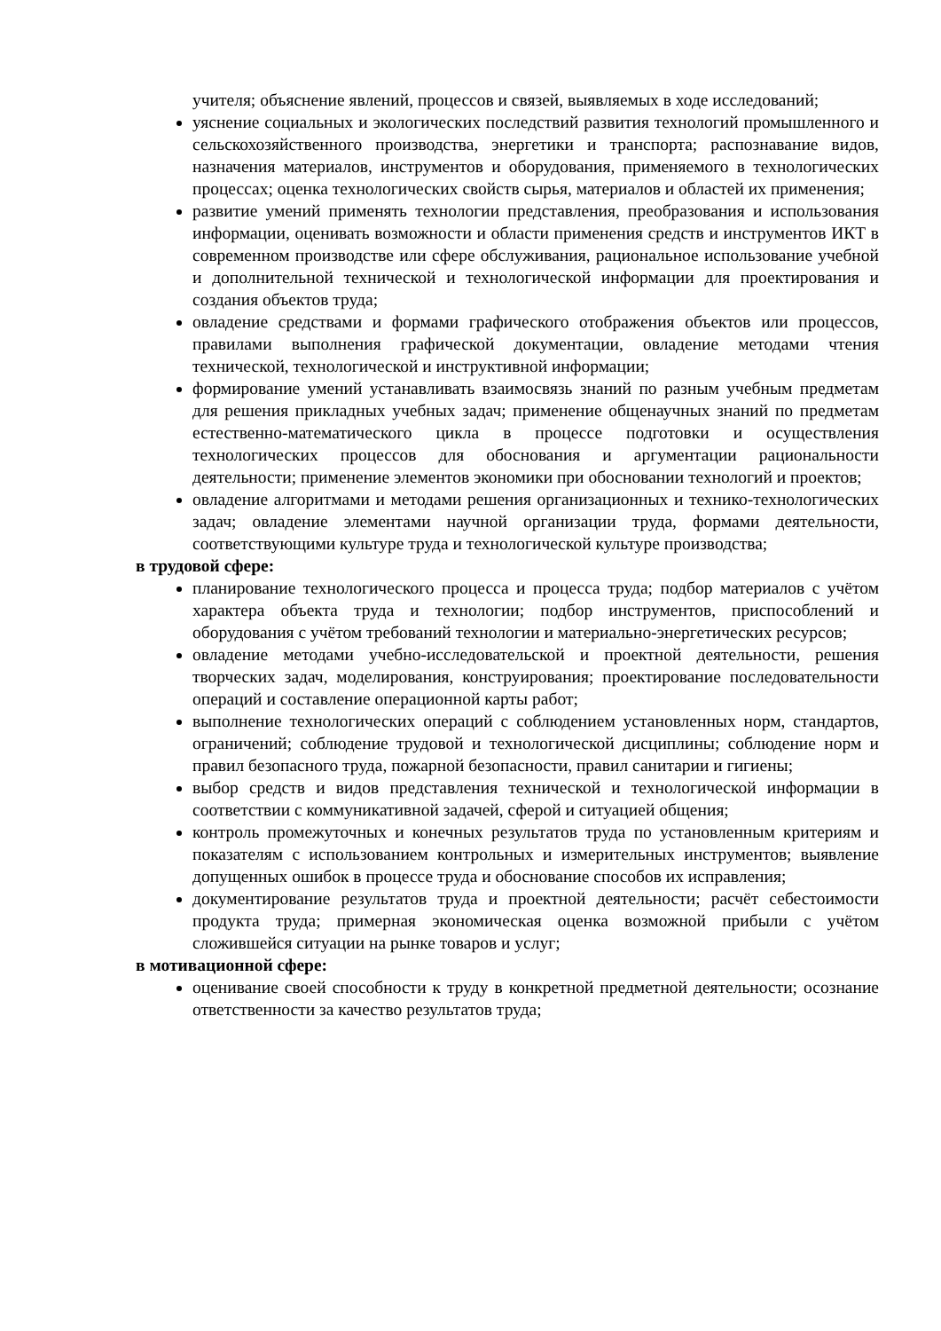учителя; объяснение явлений, процессов и связей, выявляемых в ходе исследований;
уяснение социальных и экологических последствий развития технологий промышленного и сельскохозяйственного производства, энергетики и транспорта; распознавание видов, назначения материалов, инструментов и оборудования, применяемого в технологических процессах; оценка технологических свойств сырья, материалов и областей их применения;
развитие умений применять технологии представления, преобразования и использования информации, оценивать возможности и области применения средств и инструментов ИКТ в современном производстве или сфере обслуживания, рациональное использование учебной и дополнительной технической и технологической информации для проектирования и создания объектов труда;
овладение средствами и формами графического отображения объектов или процессов, правилами выполнения графической документации, овладение методами чтения технической, технологической и инструктивной информации;
формирование умений устанавливать взаимосвязь знаний по разным учебным предметам для решения прикладных учебных задач; применение общенаучных знаний по предметам естественно-математического цикла в процессе подготовки и осуществления технологических процессов для обоснования и аргументации рациональности деятельности; применение элементов экономики при обосновании технологий и проектов;
овладение алгоритмами и методами решения организационных и технико-технологических задач; овладение элементами научной организации труда, формами деятельности, соответствующими культуре труда и технологической культуре производства;
в трудовой сфере:
планирование технологического процесса и процесса труда; подбор материалов с учётом характера объекта труда и технологии; подбор инструментов, приспособлений и оборудования с учётом требований технологии и материально-энергетических ресурсов;
овладение методами учебно-исследовательской и проектной деятельности, решения творческих задач, моделирования, конструирования; проектирование последовательности операций и составление операционной карты работ;
выполнение технологических операций с соблюдением установленных норм, стандартов, ограничений; соблюдение трудовой и технологической дисциплины; соблюдение норм и правил безопасного труда, пожарной безопасности, правил санитарии и гигиены;
выбор средств и видов представления технической и технологической информации в соответствии с коммуникативной задачей, сферой и ситуацией общения;
контроль промежуточных и конечных результатов труда по установленным критериям и показателям с использованием контрольных и измерительных инструментов; выявление допущенных ошибок в процессе труда и обоснование способов их исправления;
документирование результатов труда и проектной деятельности; расчёт себестоимости продукта труда; примерная экономическая оценка возможной прибыли с учётом сложившейся ситуации на рынке товаров и услуг;
в мотивационной сфере:
оценивание своей способности к труду в конкретной предметной деятельности; осознание ответственности за качество результатов труда;